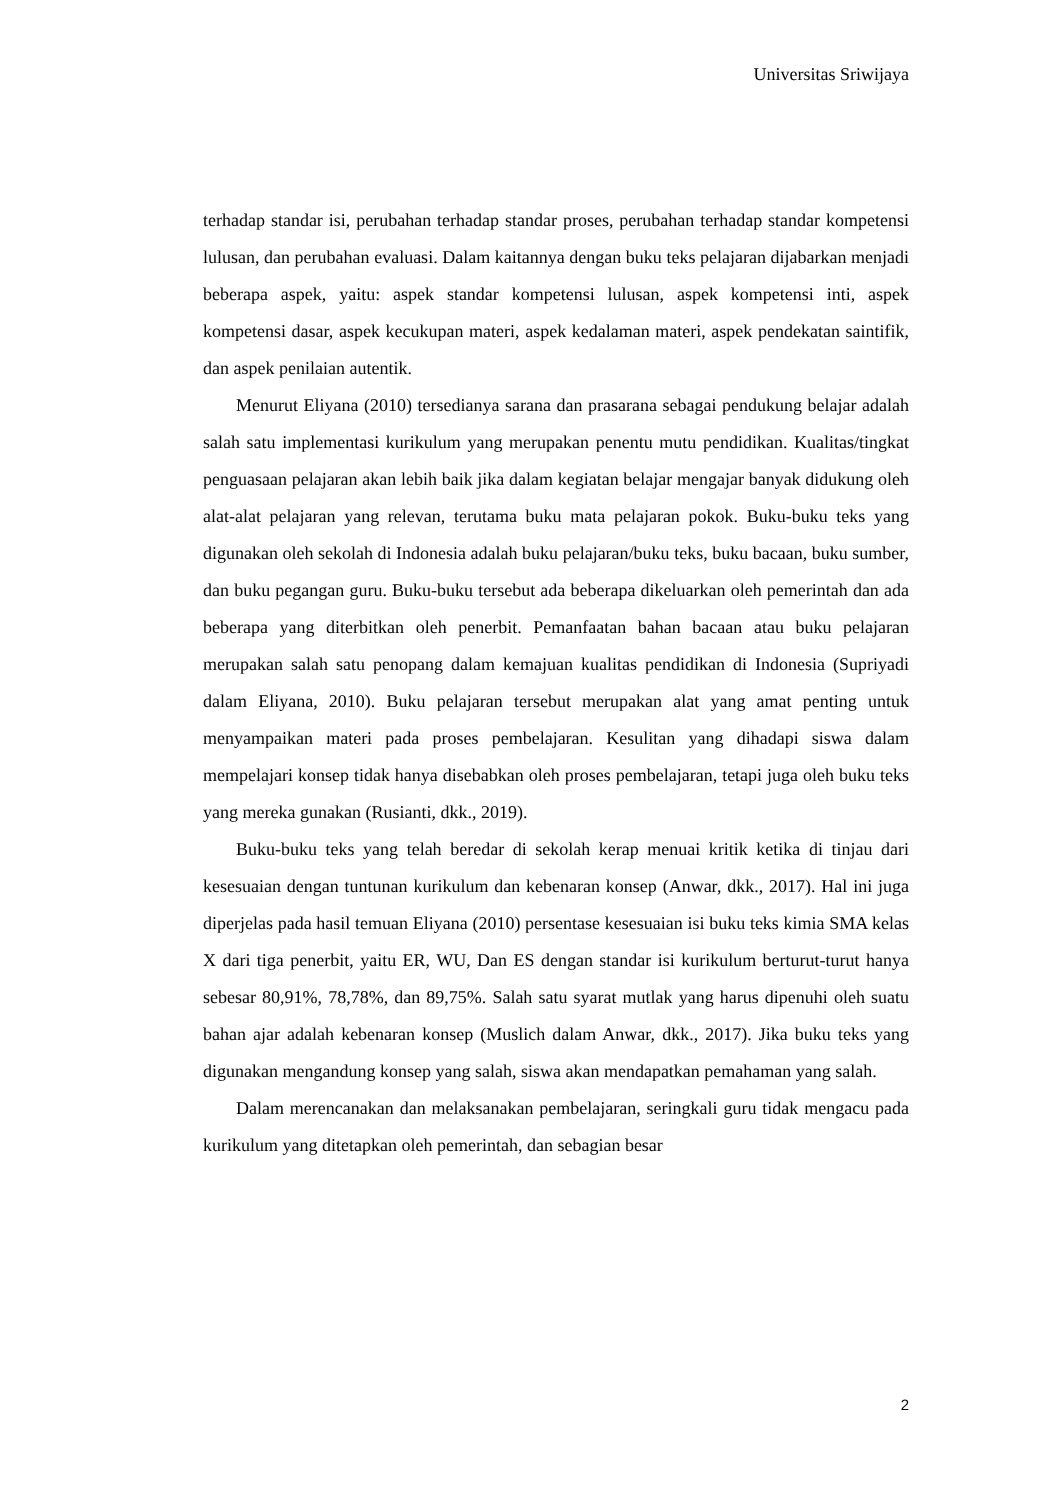Universitas Sriwijaya
terhadap standar isi, perubahan terhadap standar proses, perubahan terhadap standar kompetensi lulusan, dan perubahan evaluasi. Dalam kaitannya dengan buku teks pelajaran dijabarkan menjadi beberapa aspek, yaitu: aspek standar kompetensi lulusan, aspek kompetensi inti, aspek kompetensi dasar, aspek kecukupan materi, aspek kedalaman materi, aspek pendekatan saintifik, dan aspek penilaian autentik.
Menurut Eliyana (2010) tersedianya sarana dan prasarana sebagai pendukung belajar adalah salah satu implementasi kurikulum yang merupakan penentu mutu pendidikan. Kualitas/tingkat penguasaan pelajaran akan lebih baik jika dalam kegiatan belajar mengajar banyak didukung oleh alat-alat pelajaran yang relevan, terutama buku mata pelajaran pokok. Buku-buku teks yang digunakan oleh sekolah di Indonesia adalah buku pelajaran/buku teks, buku bacaan, buku sumber, dan buku pegangan guru. Buku-buku tersebut ada beberapa dikeluarkan oleh pemerintah dan ada beberapa yang diterbitkan oleh penerbit. Pemanfaatan bahan bacaan atau buku pelajaran merupakan salah satu penopang dalam kemajuan kualitas pendidikan di Indonesia (Supriyadi dalam Eliyana, 2010). Buku pelajaran tersebut merupakan alat yang amat penting untuk menyampaikan materi pada proses pembelajaran. Kesulitan yang dihadapi siswa dalam mempelajari konsep tidak hanya disebabkan oleh proses pembelajaran, tetapi juga oleh buku teks yang mereka gunakan (Rusianti, dkk., 2019).
Buku-buku teks yang telah beredar di sekolah kerap menuai kritik ketika di tinjau dari kesesuaian dengan tuntunan kurikulum dan kebenaran konsep (Anwar, dkk., 2017). Hal ini juga diperjelas pada hasil temuan Eliyana (2010) persentase kesesuaian isi buku teks kimia SMA kelas X dari tiga penerbit, yaitu ER, WU, Dan ES dengan standar isi kurikulum berturut-turut hanya sebesar 80,91%, 78,78%, dan 89,75%. Salah satu syarat mutlak yang harus dipenuhi oleh suatu bahan ajar adalah kebenaran konsep (Muslich dalam Anwar, dkk., 2017). Jika buku teks yang digunakan mengandung konsep yang salah, siswa akan mendapatkan pemahaman yang salah.
Dalam merencanakan dan melaksanakan pembelajaran, seringkali guru tidak mengacu pada kurikulum yang ditetapkan oleh pemerintah, dan sebagian besar
2